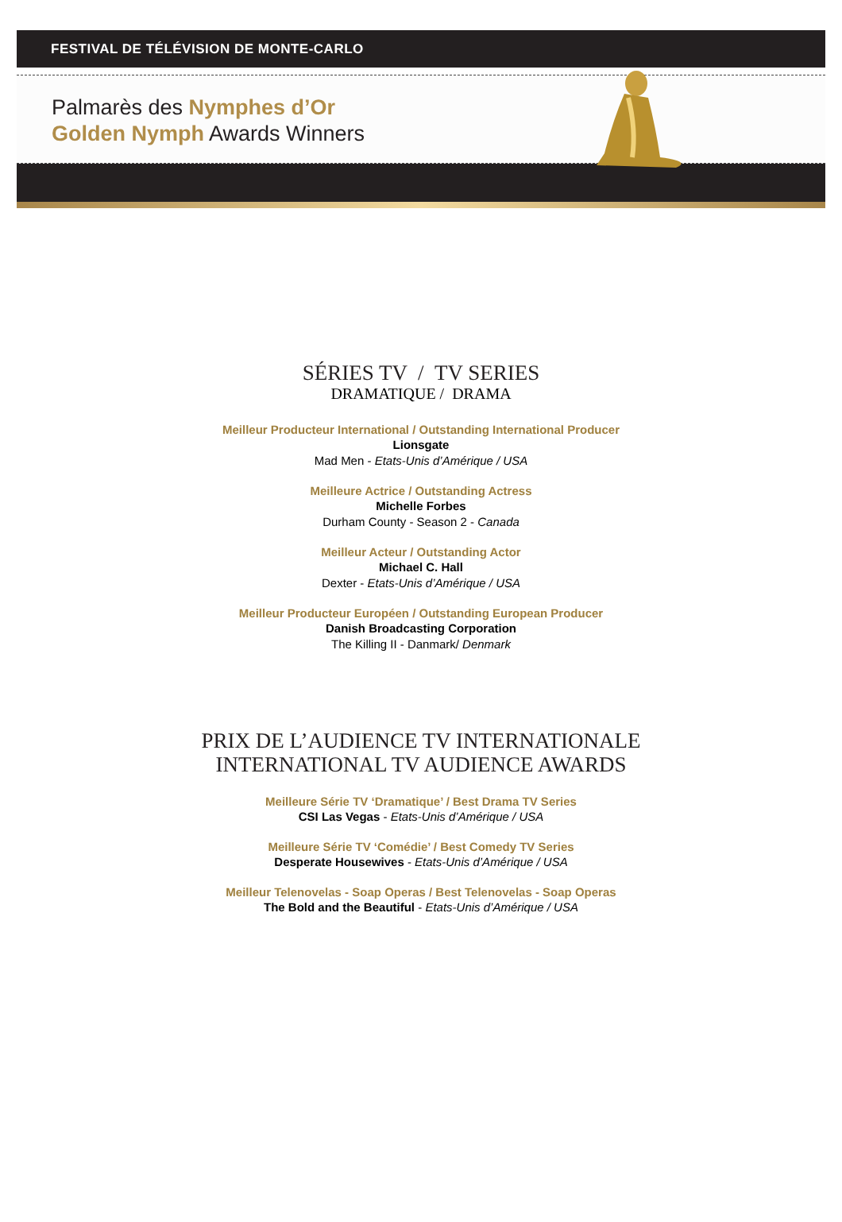FESTIVAL DE TÉLÉVISION DE MONTE-CARLO
Palmarès des Nymphes d’Or
Golden Nymph Awards Winners
SÉRIES TV / TV SERIES
DRAMATIQUE / DRAMA
Meilleur Producteur International / Outstanding International Producer
Lionsgate
Mad Men - Etats-Unis d’Amérique / USA
Meilleure Actrice / Outstanding Actress
Michelle Forbes
Durham County - Season 2 - Canada
Meilleur Acteur / Outstanding Actor
Michael C. Hall
Dexter - Etats-Unis d’Amérique / USA
Meilleur Producteur Européen / Outstanding European Producer
Danish Broadcasting Corporation
The Killing II - Danmark/ Denmark
PRIX DE L’AUDIENCE TV INTERNATIONALE
INTERNATIONAL TV AUDIENCE AWARDS
Meilleure Série TV ‘Dramatique’ / Best Drama TV Series
CSI Las Vegas - Etats-Unis d’Amérique / USA
Meilleure Série TV ‘Comédie’ / Best Comedy TV Series
Desperate Housewives - Etats-Unis d’Amérique / USA
Meilleur Telenovelas - Soap Operas / Best Telenovelas - Soap Operas
The Bold and the Beautiful - Etats-Unis d’Amérique / USA